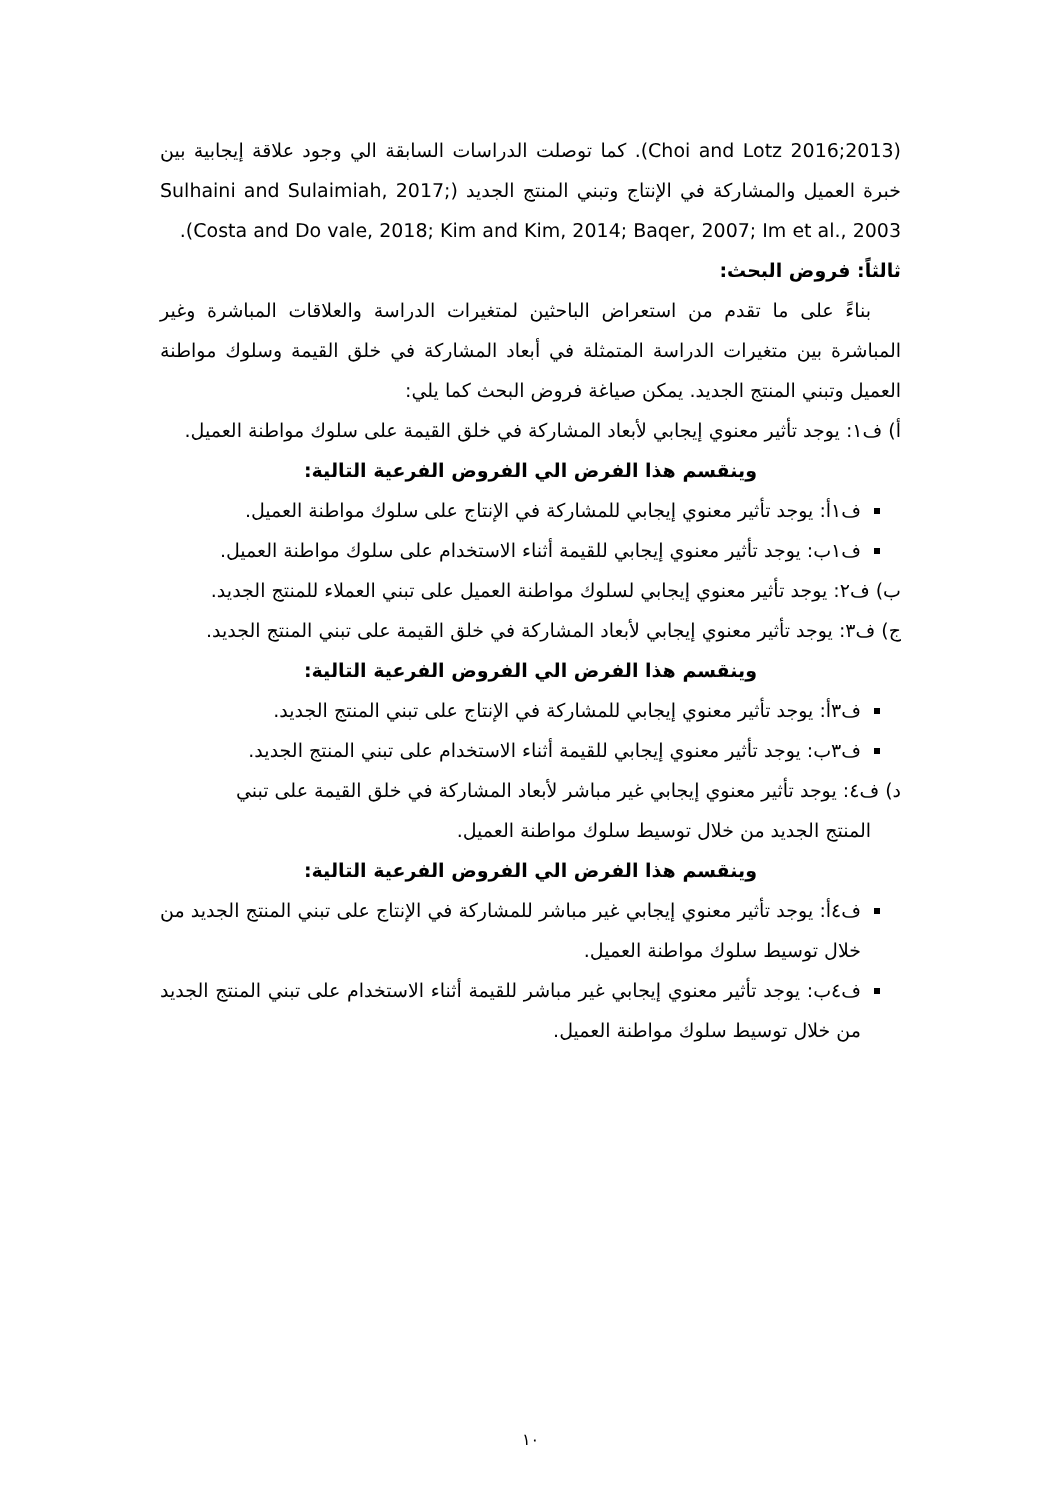(2013;Choi and Lotz 2016). كما توصلت الدراسات السابقة الي وجود علاقة إيجابية بين خبرة العميل والمشاركة في الإنتاج وتبني المنتج الجديد (Sulhaini and Sulaimiah, 2017; Costa and Do vale, 2018; Kim and Kim, 2014; Baqer, 2007; Im et al., 2003).
ثالثاً: فروض البحث:
بناءً على ما تقدم من استعراض الباحثين لمتغيرات الدراسة والعلاقات المباشرة وغير المباشرة بين متغيرات الدراسة المتمثلة في أبعاد المشاركة في خلق القيمة وسلوك مواطنة العميل وتبني المنتج الجديد. يمكن صياغة فروض البحث كما يلي:
أ) ف١: يوجد تأثير معنوي إيجابي لأبعاد المشاركة في خلق القيمة على سلوك مواطنة العميل.
وينقسم هذا الفرض الي الفروض الفرعية التالية:
ف١أ: يوجد تأثير معنوي إيجابي للمشاركة في الإنتاج على سلوك مواطنة العميل.
ف١ب: يوجد تأثير معنوي إيجابي للقيمة أثناء الاستخدام على سلوك مواطنة العميل.
ب) ف٢: يوجد تأثير معنوي إيجابي لسلوك مواطنة العميل على تبني العملاء للمنتج الجديد.
ج) ف٣: يوجد تأثير معنوي إيجابي لأبعاد المشاركة في خلق القيمة على تبني المنتج الجديد.
وينقسم هذا الفرض الي الفروض الفرعية التالية:
ف٣أ: يوجد تأثير معنوي إيجابي للمشاركة في الإنتاج على تبني المنتج الجديد.
ف٣ب: يوجد تأثير معنوي إيجابي للقيمة أثناء الاستخدام على تبني المنتج الجديد.
د) ف٤: يوجد تأثير معنوي إيجابي غير مباشر لأبعاد المشاركة في خلق القيمة على تبني
المنتج الجديد من خلال توسيط سلوك مواطنة العميل.
وينقسم هذا الفرض الي الفروض الفرعية التالية:
ف٤أ: يوجد تأثير معنوي إيجابي غير مباشر للمشاركة في الإنتاج على تبني المنتج الجديد من خلال توسيط سلوك مواطنة العميل.
ف٤ب: يوجد تأثير معنوي إيجابي غير مباشر للقيمة أثناء الاستخدام على تبني المنتج الجديد من خلال توسيط سلوك مواطنة العميل.
١٠